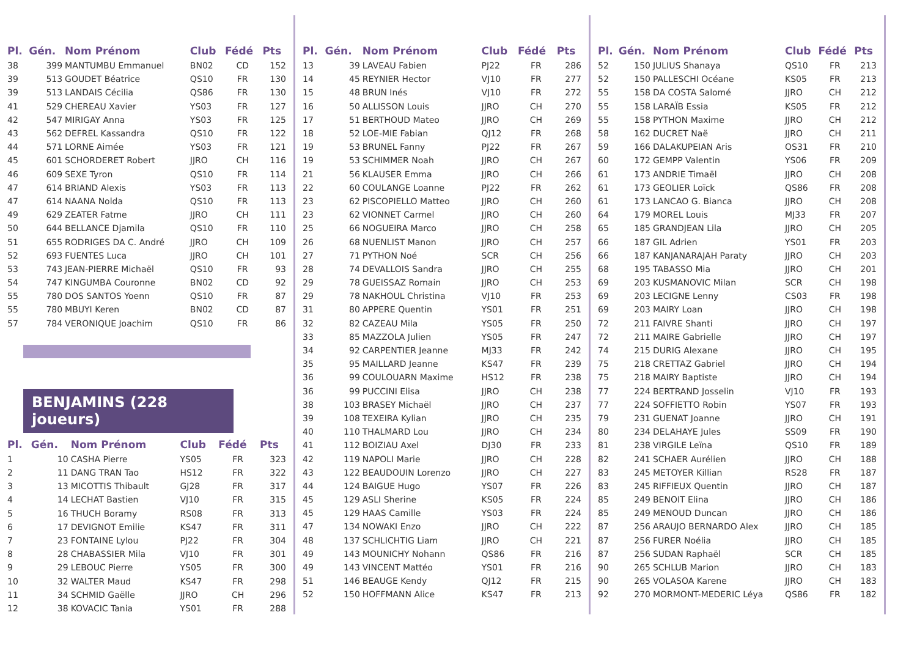| Pl. | Gén. | Nom Prénom | Club | Fédé | Pts |
| --- | --- | --- | --- | --- | --- |
| 38 | 399 | MANTUMBU Emmanuel | BN02 | CD | 152 |
| 39 | 513 | GOUDET Béatrice | QS10 | FR | 130 |
| 39 | 513 | LANDAIS Cécilia | QS86 | FR | 130 |
| 41 | 529 | CHEREAU Xavier | YS03 | FR | 127 |
| 42 | 547 | MIRIGAY Anna | YS03 | FR | 125 |
| 43 | 562 | DEFREL Kassandra | QS10 | FR | 122 |
| 44 | 571 | LORNE Aimée | YS03 | FR | 121 |
| 45 | 601 | SCHORDERET Robert | JJRO | CH | 116 |
| 46 | 609 | SEXE Tyron | QS10 | FR | 114 |
| 47 | 614 | BRIAND Alexis | YS03 | FR | 113 |
| 47 | 614 | NAANA Nolda | QS10 | FR | 113 |
| 49 | 629 | ZEATER Fatme | JJRO | CH | 111 |
| 50 | 644 | BELLANCE Djamila | QS10 | FR | 110 |
| 51 | 655 | RODRIGES DA C. André | JJRO | CH | 109 |
| 52 | 693 | FUENTES Luca | JJRO | CH | 101 |
| 53 | 743 | JEAN-PIERRE Michaël | QS10 | FR | 93 |
| 54 | 747 | KINGUMBA Couronne | BN02 | CD | 92 |
| 55 | 780 | DOS SANTOS Yoenn | QS10 | FR | 87 |
| 55 | 780 | MBUYI Keren | BN02 | CD | 87 |
| 57 | 784 | VERONIQUE Joachim | QS10 | FR | 86 |
BENJAMINS (228 joueurs)
| Pl. | Gén. | Nom Prénom | Club | Fédé | Pts |
| --- | --- | --- | --- | --- | --- |
| 1 | 10 | CASHA Pierre | YS05 | FR | 323 |
| 2 | 11 | DANG TRAN Tao | HS12 | FR | 322 |
| 3 | 13 | MICOTTIS Thibault | GJ28 | FR | 317 |
| 4 | 14 | LECHAT Bastien | VJ10 | FR | 315 |
| 5 | 16 | THUCH Boramy | RS08 | FR | 313 |
| 6 | 17 | DEVIGNOT Emilie | KS47 | FR | 311 |
| 7 | 23 | FONTAINE Lylou | PJ22 | FR | 304 |
| 8 | 28 | CHABASSIER Mila | VJ10 | FR | 301 |
| 9 | 29 | LEBOUC Pierre | YS05 | FR | 300 |
| 10 | 32 | WALTER Maud | KS47 | FR | 298 |
| 11 | 34 | SCHMID Gaëlle | JJRO | CH | 296 |
| 12 | 38 | KOVACIC Tania | YS01 | FR | 288 |
| Pl. | Gén. | Nom Prénom | Club | Fédé | Pts |
| --- | --- | --- | --- | --- | --- |
| 13 | 39 | LAVEAU Fabien | PJ22 | FR | 286 |
| 14 | 45 | REYNIER Hector | VJ10 | FR | 277 |
| 15 | 48 | BRUN Inés | VJ10 | FR | 272 |
| 16 | 50 | ALLISSON Louis | JJRO | CH | 270 |
| 17 | 51 | BERTHOUD Mateo | JJRO | CH | 269 |
| 18 | 52 | LOE-MIE Fabian | QJ12 | FR | 268 |
| 19 | 53 | BRUNEL Fanny | PJ22 | FR | 267 |
| 19 | 53 | SCHIMMER Noah | JJRO | CH | 267 |
| 21 | 56 | KLAUSER Emma | JJRO | CH | 266 |
| 22 | 60 | COULANGE Loanne | PJ22 | FR | 262 |
| 23 | 62 | PISCOPIELLO Matteo | JJRO | CH | 260 |
| 23 | 62 | VIONNET Carmel | JJRO | CH | 260 |
| 25 | 66 | NOGUEIRA Marco | JJRO | CH | 258 |
| 26 | 68 | NUENLIST Manon | JJRO | CH | 257 |
| 27 | 71 | PYTHON Noé | SCR | CH | 256 |
| 28 | 74 | DEVALLOIS Sandra | JJRO | CH | 255 |
| 29 | 78 | GUEISSAZ Romain | JJRO | CH | 253 |
| 29 | 78 | NAKHOUL Christina | VJ10 | FR | 253 |
| 31 | 80 | APPERE Quentin | YS01 | FR | 251 |
| 32 | 82 | CAZEAU Mila | YS05 | FR | 250 |
| 33 | 85 | MAZZOLA Julien | YS05 | FR | 247 |
| 34 | 92 | CARPENTIER Jeanne | MJ33 | FR | 242 |
| 35 | 95 | MAILLARD Jeanne | KS47 | FR | 239 |
| 36 | 99 | COULOUARN Maxime | HS12 | FR | 238 |
| 36 | 99 | PUCCINI Elisa | JJRO | CH | 238 |
| 38 | 103 | BRASEY Michaël | JJRO | CH | 237 |
| 39 | 108 | TEXEIRA Kylian | JJRO | CH | 235 |
| 40 | 110 | THALMARD Lou | JJRO | CH | 234 |
| 41 | 112 | BOIZIAU Axel | DJ30 | FR | 233 |
| 42 | 119 | NAPOLI Marie | JJRO | CH | 228 |
| 43 | 122 | BEAUDOUIN Lorenzo | JJRO | CH | 227 |
| 44 | 124 | BAIGUE Hugo | YS07 | FR | 226 |
| 45 | 129 | ASLI Sherine | KS05 | FR | 224 |
| 45 | 129 | HAAS Camille | YS03 | FR | 224 |
| 47 | 134 | NOWAKI Enzo | JJRO | CH | 222 |
| 48 | 137 | SCHLICHTIG Liam | JJRO | CH | 221 |
| 49 | 143 | MOUNICHY Nohann | QS86 | FR | 216 |
| 49 | 143 | VINCENT Mattéo | YS01 | FR | 216 |
| 51 | 146 | BEAUGE Kendy | QJ12 | FR | 215 |
| 52 | 150 | HOFFMANN Alice | KS47 | FR | 213 |
| Pl. | Gén. | Nom Prénom | Club | Fédé | Pts |
| --- | --- | --- | --- | --- | --- |
| 52 | 150 | JULIUS Shanaya | QS10 | FR | 213 |
| 52 | 150 | PALLESCHI Océane | KS05 | FR | 213 |
| 55 | 158 | DA COSTA Salomé | JJRO | CH | 212 |
| 55 | 158 | LARAÏB Essia | KS05 | FR | 212 |
| 55 | 158 | PYTHON Maxime | JJRO | CH | 212 |
| 58 | 162 | DUCRET Naë | JJRO | CH | 211 |
| 59 | 166 | DALAKUPEIAN Aris | OS31 | FR | 210 |
| 60 | 172 | GEMPP Valentin | YS06 | FR | 209 |
| 61 | 173 | ANDRIE Timaël | JJRO | CH | 208 |
| 61 | 173 | GEOLIER Loïck | QS86 | FR | 208 |
| 61 | 173 | LANCAO G. Bianca | JJRO | CH | 208 |
| 64 | 179 | MOREL Louis | MJ33 | FR | 207 |
| 65 | 185 | GRANDJEAN Lila | JJRO | CH | 205 |
| 66 | 187 | GIL Adrien | YS01 | FR | 203 |
| 66 | 187 | KANJANARAJAH Paraty | JJRO | CH | 203 |
| 68 | 195 | TABASSO Mia | JJRO | CH | 201 |
| 69 | 203 | KUSMANOVIC Milan | SCR | CH | 198 |
| 69 | 203 | LECIGNE Lenny | CS03 | FR | 198 |
| 69 | 203 | MAIRY Loan | JJRO | CH | 198 |
| 72 | 211 | FAIVRE Shanti | JJRO | CH | 197 |
| 72 | 211 | MAIRE Gabrielle | JJRO | CH | 197 |
| 74 | 215 | DURIG Alexane | JJRO | CH | 195 |
| 75 | 218 | CRETTAZ Gabriel | JJRO | CH | 194 |
| 75 | 218 | MAIRY Baptiste | JJRO | CH | 194 |
| 77 | 224 | BERTRAND Josselin | VJ10 | FR | 193 |
| 77 | 224 | SOFFIETTO Robin | YS07 | FR | 193 |
| 79 | 231 | GUENAT Joanne | JJRO | CH | 191 |
| 80 | 234 | DELAHAYE Jules | SS09 | FR | 190 |
| 81 | 238 | VIRGILE Leïna | QS10 | FR | 189 |
| 82 | 241 | SCHAER Aurélien | JJRO | CH | 188 |
| 83 | 245 | METOYER Killian | RS28 | FR | 187 |
| 83 | 245 | RIFFIEUX Quentin | JJRO | CH | 187 |
| 85 | 249 | BENOIT Elina | JJRO | CH | 186 |
| 85 | 249 | MENOUD Duncan | JJRO | CH | 186 |
| 87 | 256 | ARAUJO BERNARDO Alex | JJRO | CH | 185 |
| 87 | 256 | FURER Noélia | JJRO | CH | 185 |
| 87 | 256 | SUDAN Raphaël | SCR | CH | 185 |
| 90 | 265 | SCHLUB Marion | JJRO | CH | 183 |
| 90 | 265 | VOLASOA Karene | JJRO | CH | 183 |
| 92 | 270 | MORMONT-MEDERIC Léya | QS86 | FR | 182 |